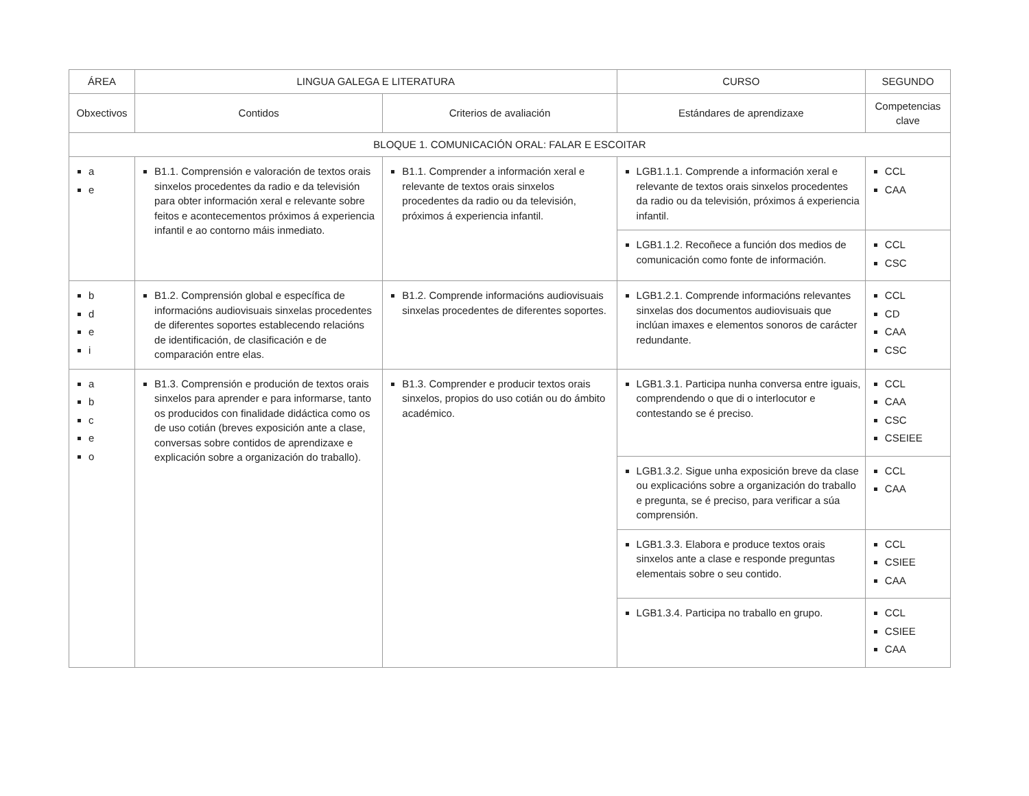| ÁREA | LINGUA GALEGA E LITERATURA | | CURSO | SEGUNDO |
| --- | --- | --- | --- | --- |
| Obxectivos | Contidos | Criterios de avaliación | Estándares de aprendizaxe | Competencias clave |
| BLOQUE 1. COMUNICACIÓN ORAL: FALAR E ESCOITAR | | | | |
| a e | B1.1. Comprensión e valoración de textos orais sinxelos procedentes da radio e da televisión para obter información xeral e relevante sobre feitos e acontecementos próximos á experiencia infantil e ao contorno máis inmediato. | B1.1. Comprender a información xeral e relevante de textos orais sinxelos procedentes da radio ou da televisión, próximos á experiencia infantil. | LGB1.1.1. Comprende a información xeral e relevante de textos orais sinxelos procedentes da radio ou da televisión, próximos á experiencia infantil. | CCL CAA |
| | | | LGB1.1.2. Recoñece a función dos medios de comunicación como fonte de información. | CCL CSC |
| b d e i | B1.2. Comprensión global e específica de informacións audiovisuais sinxelas procedentes de diferentes soportes establecendo relacións de identificación, de clasificación e de comparación entre elas. | B1.2. Comprende informacións audiovisuais sinxelas procedentes de diferentes soportes. | LGB1.2.1. Comprende informacións relevantes sinxelas dos documentos audiovisuais que inclúan imaxes e elementos sonoros de carácter redundante. | CCL CD CAA CSC |
| a b c e o | B1.3. Comprensión e produción de textos orais sinxelos para aprender e para informarse, tanto os producidos con finalidade didáctica como os de uso cotián (breves exposición ante a clase, conversas sobre contidos de aprendizaxe e explicación sobre a organización do traballo). | B1.3. Comprender e producir textos orais sinxelos, propios do uso cotián ou do ámbito académico. | LGB1.3.1. Participa nunha conversa entre iguais, comprendendo o que di o interlocutor e contestando se é preciso. | CCL CAA CSC CSEIEE |
| | | | LGB1.3.2. Sigue unha exposición breve da clase ou explicacións sobre a organización do traballo e pregunta, se é preciso, para verificar a súa comprensión. | CCL CAA |
| | | | LGB1.3.3. Elabora e produce textos orais sinxelos ante a clase e responde preguntas elementais sobre o seu contido. | CCL CSIEE CAA |
| | | | LGB1.3.4. Participa no traballo en grupo. | CCL CSIEE CAA |